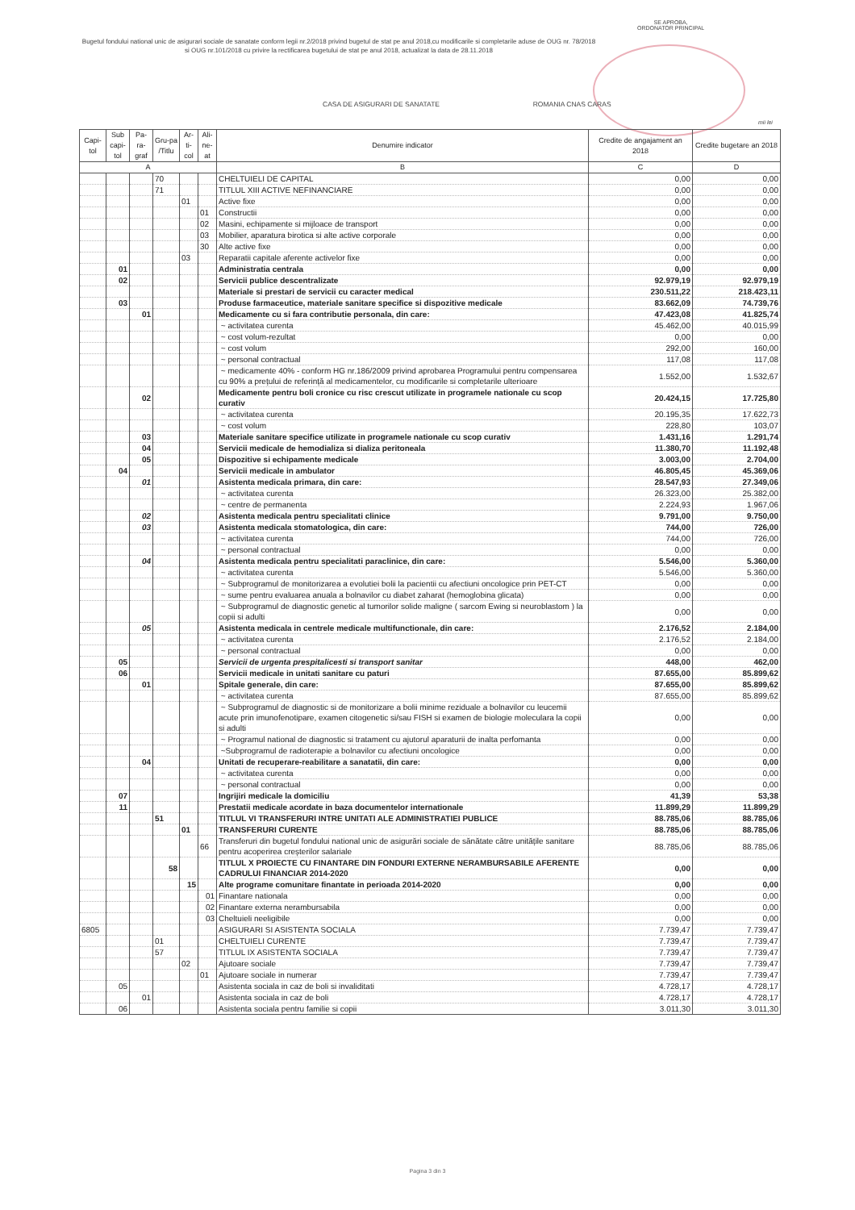SE APROBA,
ORDONATOR PRINCIPAL
Bugetul fondului national unic de asigurari sociale de sanatate conform legii nr.2/2018 privind bugetul de stat pe anul 2018,cu modificarile si completarile aduse de OUG nr. 78/2018 si OUG nr.101/2018 cu privire la rectificarea bugetului de stat pe anul 2018, actualizat la data de 28.11.2018
CASA DE ASIGURARI DE SANATATE ROMANIA CNAS CARAS
mii lei
| Capi-tol | Sub capi-tol | Pa-ra-graf | Gru-pa /Titlu | Ar-ti-col | Ali-ne-at | Denumire indicator | Credite de angajament an 2018 | Credite bugetare an 2018 |
| --- | --- | --- | --- | --- | --- | --- | --- | --- |
| A | | | | | | B | C | D |
| | | | 70 | | | CHELTUIELI DE CAPITAL | 0,00 | 0,00 |
| | | | 71 | | | TITLUL XIII ACTIVE NEFINANCIARE | 0,00 | 0,00 |
| | | | | 01 | | Active fixe | 0,00 | 0,00 |
| | | | | | 01 | Constructii | 0,00 | 0,00 |
| | | | | | 02 | Masini, echipamente si mijloace de transport | 0,00 | 0,00 |
| | | | | | 03 | Mobilier, aparatura birotica si alte active corporale | 0,00 | 0,00 |
| | | | | | 30 | Alte active fixe | 0,00 | 0,00 |
| | | | | 03 | | Reparatii capitale aferente activelor fixe | 0,00 | 0,00 |
| | 01 | | | | | Administratia centrala | 0,00 | 0,00 |
| | 02 | | | | | Servicii publice descentralizate | 92.979,19 | 92.979,19 |
| | | | | | | Materiale si prestari de servicii cu caracter medical | 230.511,22 | 218.423,11 |
| | 03 | | | | | Produse farmaceutice, materiale sanitare specifice si dispozitive medicale | 83.662,09 | 74.739,76 |
| | | 01 | | | | Medicamente cu si fara contributie personala, din care: | 47.423,08 | 41.825,74 |
| | | | | | | ~ activitatea curenta | 45.462,00 | 40.015,99 |
| | | | | | | ~ cost volum-rezultat | 0,00 | 0,00 |
| | | | | | | ~ cost volum | 292,00 | 160,00 |
| | | | | | | ~ personal contractual | 117,08 | 117,08 |
| | | | | | | ~ medicamente 40% - conform HG nr.186/2009 privind aprobarea Programului pentru compensarea cu 90% a prețului de referință al medicamentelor, cu modificarile si completarile ulterioare | 1.552,00 | 1.532,67 |
| | | 02 | | | | Medicamente pentru boli cronice cu risc crescut utilizate in programele nationale cu scop curativ | 20.424,15 | 17.725,80 |
| | | | | | | ~ activitatea curenta | 20.195,35 | 17.622,73 |
| | | | | | | ~ cost volum | 228,80 | 103,07 |
| | | 03 | | | | Materiale sanitare specifice utilizate in programele nationale cu scop curativ | 1.431,16 | 1.291,74 |
| | | 04 | | | | Servicii medicale de hemodializa si dializa peritoneala | 11.380,70 | 11.192,48 |
| | | 05 | | | | Dispozitive si echipamente medicale | 3.003,00 | 2.704,00 |
| | 04 | | | | | Servicii medicale in ambulator | 46.805,45 | 45.369,06 |
| | | 01 | | | | Asistenta medicala primara, din care: | 28.547,93 | 27.349,06 |
| | | | | | | ~ activitatea curenta | 26.323,00 | 25.382,00 |
| | | | | | | ~ centre de permanenta | 2.224,93 | 1.967,06 |
| | | 02 | | | | Asistenta medicala pentru specialitati clinice | 9.791,00 | 9.750,00 |
| | | 03 | | | | Asistenta medicala stomatologica, din care: | 744,00 | 726,00 |
| | | | | | | ~ activitatea curenta | 744,00 | 726,00 |
| | | | | | | ~ personal contractual | 0,00 | 0,00 |
| | | 04 | | | | Asistenta medicala pentru specialitati paraclinice, din care: | 5.546,00 | 5.360,00 |
| | | | | | | ~ activitatea curenta | 5.546,00 | 5.360,00 |
| | | | | | | ~ Subprogramul de monitorizarea a evolutiei bolii la pacientii cu afectiuni oncologice prin PET-CT | 0,00 | 0,00 |
| | | | | | | ~ sume pentru evaluarea anuala a bolnavilor cu diabet zaharat (hemoglobina glicata) | 0,00 | 0,00 |
| | | | | | | ~ Subprogramul de diagnostic genetic al tumorilor solide maligne ( sarcom Ewing si neuroblastom ) la copii si adulti | 0,00 | 0,00 |
| | | 05 | | | | Asistenta medicala in centrele medicale multifunctionale, din care: | 2.176,52 | 2.184,00 |
| | | | | | | ~ activitatea curenta | 2.176,52 | 2.184,00 |
| | | | | | | ~ personal contractual | 0,00 | 0,00 |
| | 05 | | | | | Servicii de urgenta prespitalicesti si transport sanitar | 448,00 | 462,00 |
| | 06 | | | | | Servicii medicale in unitati sanitare cu paturi | 87.655,00 | 85.899,62 |
| | | 01 | | | | Spitale generale, din care: | 87.655,00 | 85.899,62 |
| | | | | | | ~ activitatea curenta | 87.655,00 | 85.899,62 |
| | | | | | | ~ Subprogramul de diagnostic si de monitorizare a bolii minime reziduale a bolnavilor cu leucemii acute prin imunofenotipare, examen citogenetic si/sau FISH si examen de biologie moleculara la copii si adulti | 0,00 | 0,00 |
| | | | | | | ~ Programul national de diagnostic si tratament cu ajutorul aparaturii de inalta perfomanta | 0,00 | 0,00 |
| | | | | | | ~Subprogramul de radioterapie a bolnavilor cu afectiuni oncologice | 0,00 | 0,00 |
| | | 04 | | | | Unitati de recuperare-reabilitare a sanatatii, din care: | 0,00 | 0,00 |
| | | | | | | ~ activitatea curenta | 0,00 | 0,00 |
| | | | | | | ~ personal contractual | 0,00 | 0,00 |
| | 07 | | | | | Ingrijiri medicale la domiciliu | 41,39 | 53,38 |
| | 11 | | | | | Prestatii medicale acordate in baza documentelor internationale | 11.899,29 | 11.899,29 |
| | | | 51 | | | TITLUL VI TRANSFERURI INTRE UNITATI ALE ADMINISTRATIEI PUBLICE | 88.785,06 | 88.785,06 |
| | | | | 01 | | TRANSFERURI CURENTE | 88.785,06 | 88.785,06 |
| | | | | | 66 | Transferuri din bugetul fondului national unic de asigurări sociale de sănătate către unitățile sanitare pentru acoperirea creșterilor salariale | 88.785,06 | 88.785,06 |
| | | | 58 | | | TITLUL X PROIECTE CU FINANTARE DIN FONDURI EXTERNE NERAMBURSABILE AFERENTE CADRULUI FINANCIAR 2014-2020 | 0,00 | 0,00 |
| | | | | 15 | | Alte programe comunitare finantate in perioada 2014-2020 | 0,00 | 0,00 |
| | | | | | 01 | Finantare nationala | 0,00 | 0,00 |
| | | | | | 02 | Finantare externa nerambursabila | 0,00 | 0,00 |
| | | | | | 03 | Cheltuieli neeligibile | 0,00 | 0,00 |
| 6805 | | | | | | ASIGURARI SI ASISTENTA SOCIALA | 7.739,47 | 7.739,47 |
| | | | 01 | | | CHELTUIELI CURENTE | 7.739,47 | 7.739,47 |
| | | | 57 | | | TITLUL IX ASISTENTA SOCIALA | 7.739,47 | 7.739,47 |
| | | | | 02 | | Ajutoare sociale | 7.739,47 | 7.739,47 |
| | | | | | 01 | Ajutoare sociale in numerar | 7.739,47 | 7.739,47 |
| | 05 | | | | | Asistenta sociala in caz de boli si invaliditati | 4.728,17 | 4.728,17 |
| | | 01 | | | | Asistenta sociala in caz de boli | 4.728,17 | 4.728,17 |
| | 06 | | | | | Asistenta sociala pentru familie si copii | 3.011,30 | 3.011,30 |
Pagina 3 din 3